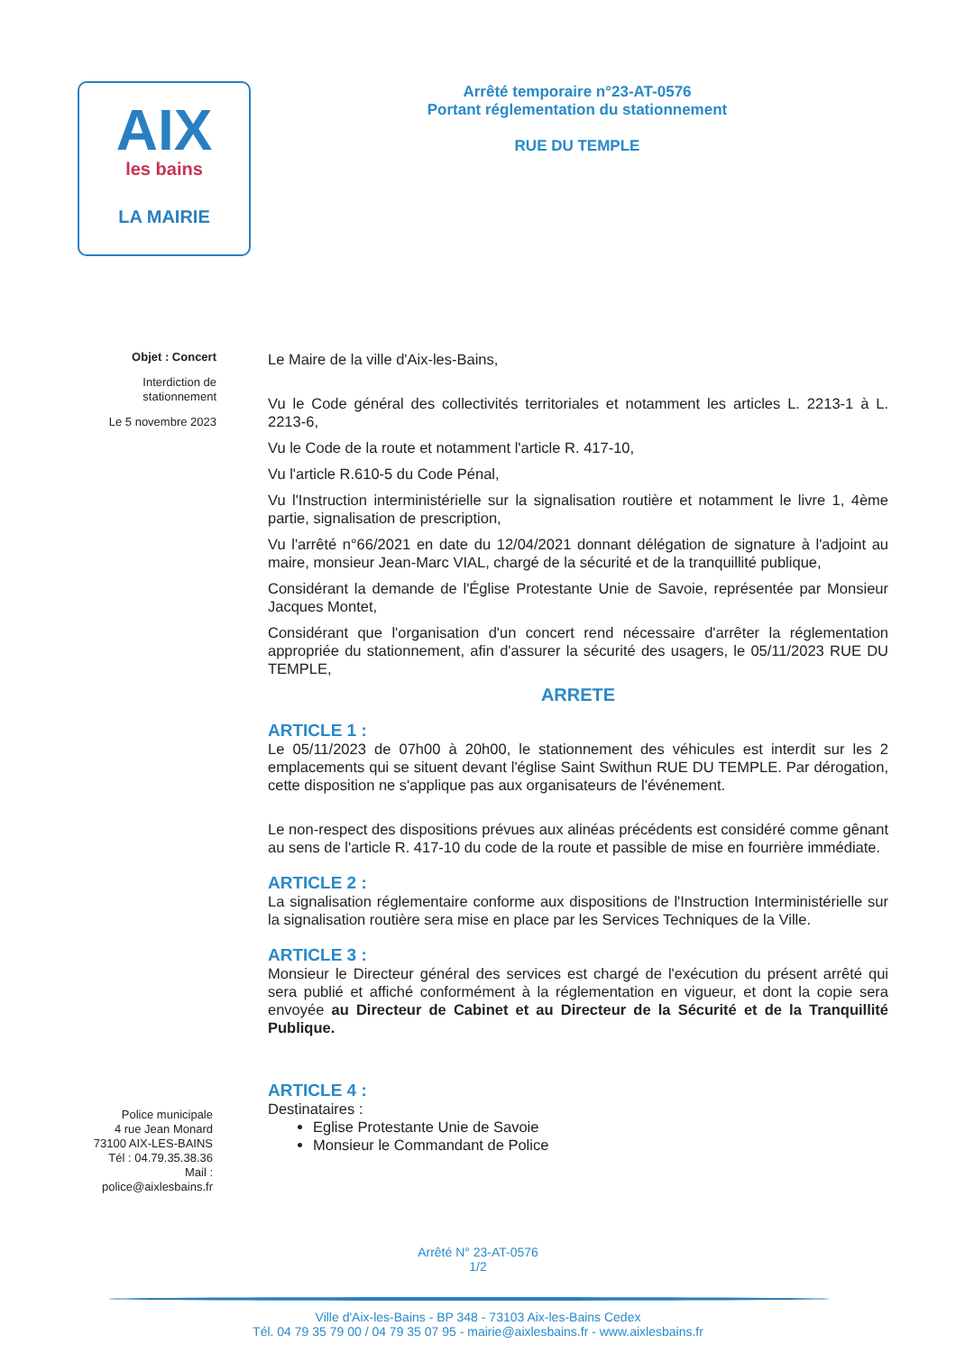AIX
les bains
LA MAIRIE
Arrêté temporaire n°23-AT-0576
Portant réglementation du stationnement
RUE DU TEMPLE
Objet : Concert
Interdiction de stationnement
Le 5 novembre 2023
Le Maire de la ville d'Aix-les-Bains,
Vu le Code général des collectivités territoriales et notamment les articles L. 2213-1 à L. 2213-6,
Vu le Code de la route et notamment l'article R. 417-10,
Vu l'article R.610-5 du Code Pénal,
Vu l'Instruction interministérielle sur la signalisation routière et notamment le livre 1, 4ème partie, signalisation de prescription,
Vu l'arrêté n°66/2021 en date du 12/04/2021 donnant délégation de signature à l'adjoint au maire, monsieur Jean-Marc VIAL, chargé de la sécurité et de la tranquillité publique,
Considérant la demande de l'Église Protestante Unie de Savoie, représentée par Monsieur Jacques Montet,
Considérant que l'organisation d'un concert rend nécessaire d'arrêter la réglementation appropriée du stationnement, afin d'assurer la sécurité des usagers, le 05/11/2023 RUE DU TEMPLE,
ARRETE
ARTICLE 1 :
Le 05/11/2023 de 07h00 à 20h00, le stationnement des véhicules est interdit sur les 2 emplacements qui se situent devant l'église Saint Swithun RUE DU TEMPLE. Par dérogation, cette disposition ne s'applique pas aux organisateurs de l'événement.
Le non-respect des dispositions prévues aux alinéas précédents est considéré comme gênant au sens de l'article R. 417-10 du code de la route et passible de mise en fourrière immédiate.
ARTICLE 2 :
La signalisation réglementaire conforme aux dispositions de l'Instruction Interministérielle sur la signalisation routière sera mise en place par les Services Techniques de la Ville.
ARTICLE 3 :
Monsieur le Directeur général des services est chargé de l'exécution du présent arrêté qui sera publié et affiché conformément à la réglementation en vigueur, et dont la copie sera envoyée au Directeur de Cabinet et au Directeur de la Sécurité et de la Tranquillité Publique.
ARTICLE 4 :
Destinataires :
Eglise Protestante Unie de Savoie
Monsieur le Commandant de Police
Police municipale
4 rue Jean Monard
73100 AIX-LES-BAINS
Tél : 04.79.35.38.36
Mail :
police@aixlesbains.fr
Arrêté N° 23-AT-0576
1/2
Ville d'Aix-les-Bains - BP 348 - 73103 Aix-les-Bains Cedex
Tél. 04 79 35 79 00 / 04 79 35 07 95 - mairie@aixlesbains.fr - www.aixlesbains.fr